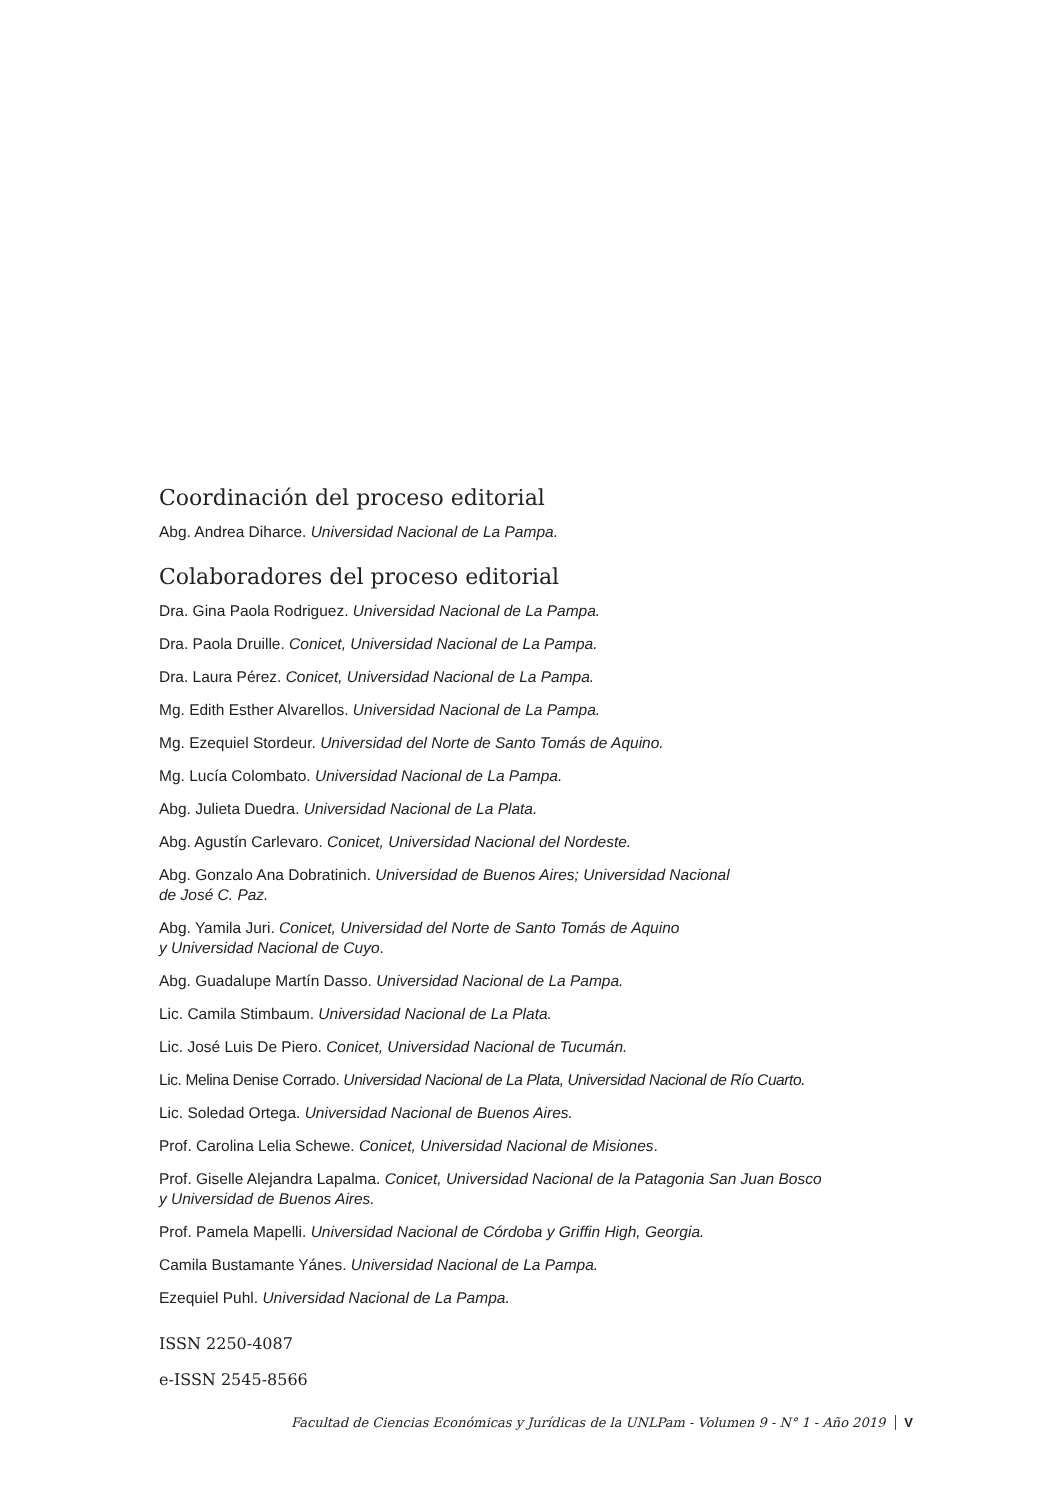Coordinación del proceso editorial
Abg. Andrea Diharce. Universidad Nacional de La Pampa.
Colaboradores del proceso editorial
Dra. Gina Paola Rodriguez. Universidad Nacional de La Pampa.
Dra. Paola Druille. Conicet, Universidad Nacional de La Pampa.
Dra. Laura Pérez. Conicet, Universidad Nacional de La Pampa.
Mg. Edith Esther Alvarellos. Universidad Nacional de La Pampa.
Mg. Ezequiel Stordeur. Universidad del Norte de Santo Tomás de Aquino.
Mg. Lucía Colombato. Universidad Nacional de La Pampa.
Abg. Julieta Duedra. Universidad Nacional de La Plata.
Abg. Agustín Carlevaro. Conicet, Universidad Nacional del Nordeste.
Abg. Gonzalo Ana Dobratinich. Universidad de Buenos Aires; Universidad Nacional
de José C. Paz.
Abg. Yamila Juri. Conicet, Universidad del Norte de Santo Tomás de Aquino
y Universidad Nacional de Cuyo.
Abg. Guadalupe Martín Dasso. Universidad Nacional de La Pampa.
Lic. Camila Stimbaum. Universidad Nacional de La Plata.
Lic. José Luis De Piero. Conicet, Universidad Nacional de Tucumán.
Lic. Melina Denise Corrado. Universidad Nacional de La Plata, Universidad Nacional de Río Cuarto.
Lic. Soledad Ortega. Universidad Nacional de Buenos Aires.
Prof. Carolina Lelia Schewe. Conicet, Universidad Nacional de Misiones.
Prof. Giselle Alejandra Lapalma. Conicet, Universidad Nacional de la Patagonia San Juan Bosco
y Universidad de Buenos Aires.
Prof. Pamela Mapelli. Universidad Nacional de Córdoba y Griffin High, Georgia.
Camila Bustamante Yánes. Universidad Nacional de La Pampa.
Ezequiel Puhl. Universidad Nacional de La Pampa.
ISSN 2250-4087
e-ISSN 2545-8566
Facultad de Ciencias Económicas y Jurídicas de la UNLPam - Volumen 9 - N° 1 - Año 2019 V